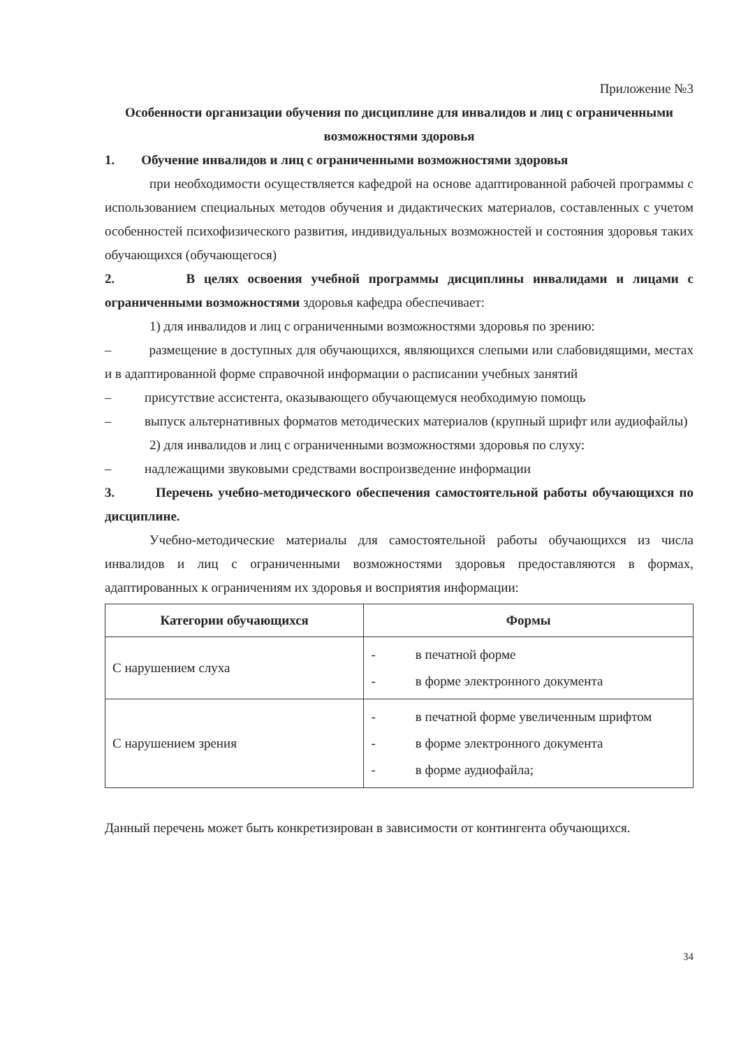Приложение №3
Особенности организации обучения по дисциплине для инвалидов и лиц с ограниченными возможностями здоровья
1. Обучение инвалидов и лиц с ограниченными возможностями здоровья
при необходимости осуществляется кафедрой на основе адаптированной рабочей программы с использованием специальных методов обучения и дидактических материалов, составленных с учетом особенностей психофизического развития, индивидуальных возможностей и состояния здоровья таких обучающихся (обучающегося)
2. В целях освоения учебной программы дисциплины инвалидами и лицами с ограниченными возможностями здоровья кафедра обеспечивает:
1) для инвалидов и лиц с ограниченными возможностями здоровья по зрению:
– размещение в доступных для обучающихся, являющихся слепыми или слабовидящими, местах и в адаптированной форме справочной информации о расписании учебных занятий
– присутствие ассистента, оказывающего обучающемуся необходимую помощь
– выпуск альтернативных форматов методических материалов (крупный шрифт или аудиофайлы)
2) для инвалидов и лиц с ограниченными возможностями здоровья по слуху:
– надлежащими звуковыми средствами воспроизведение информации
3. Перечень учебно-методического обеспечения самостоятельной работы обучающихся по дисциплине.
Учебно-методические материалы для самостоятельной работы обучающихся из числа инвалидов и лиц с ограниченными возможностями здоровья предоставляются в формах, адаптированных к ограничениям их здоровья и восприятия информации:
| Категории обучающихся | Формы |
| --- | --- |
| С нарушением слуха | - в печатной форме - в форме электронного документа |
| С нарушением зрения | - в печатной форме увеличенным шрифтом - в форме электронного документа - в форме аудиофайла; |
Данный перечень может быть конкретизирован в зависимости от контингента обучающихся.
34